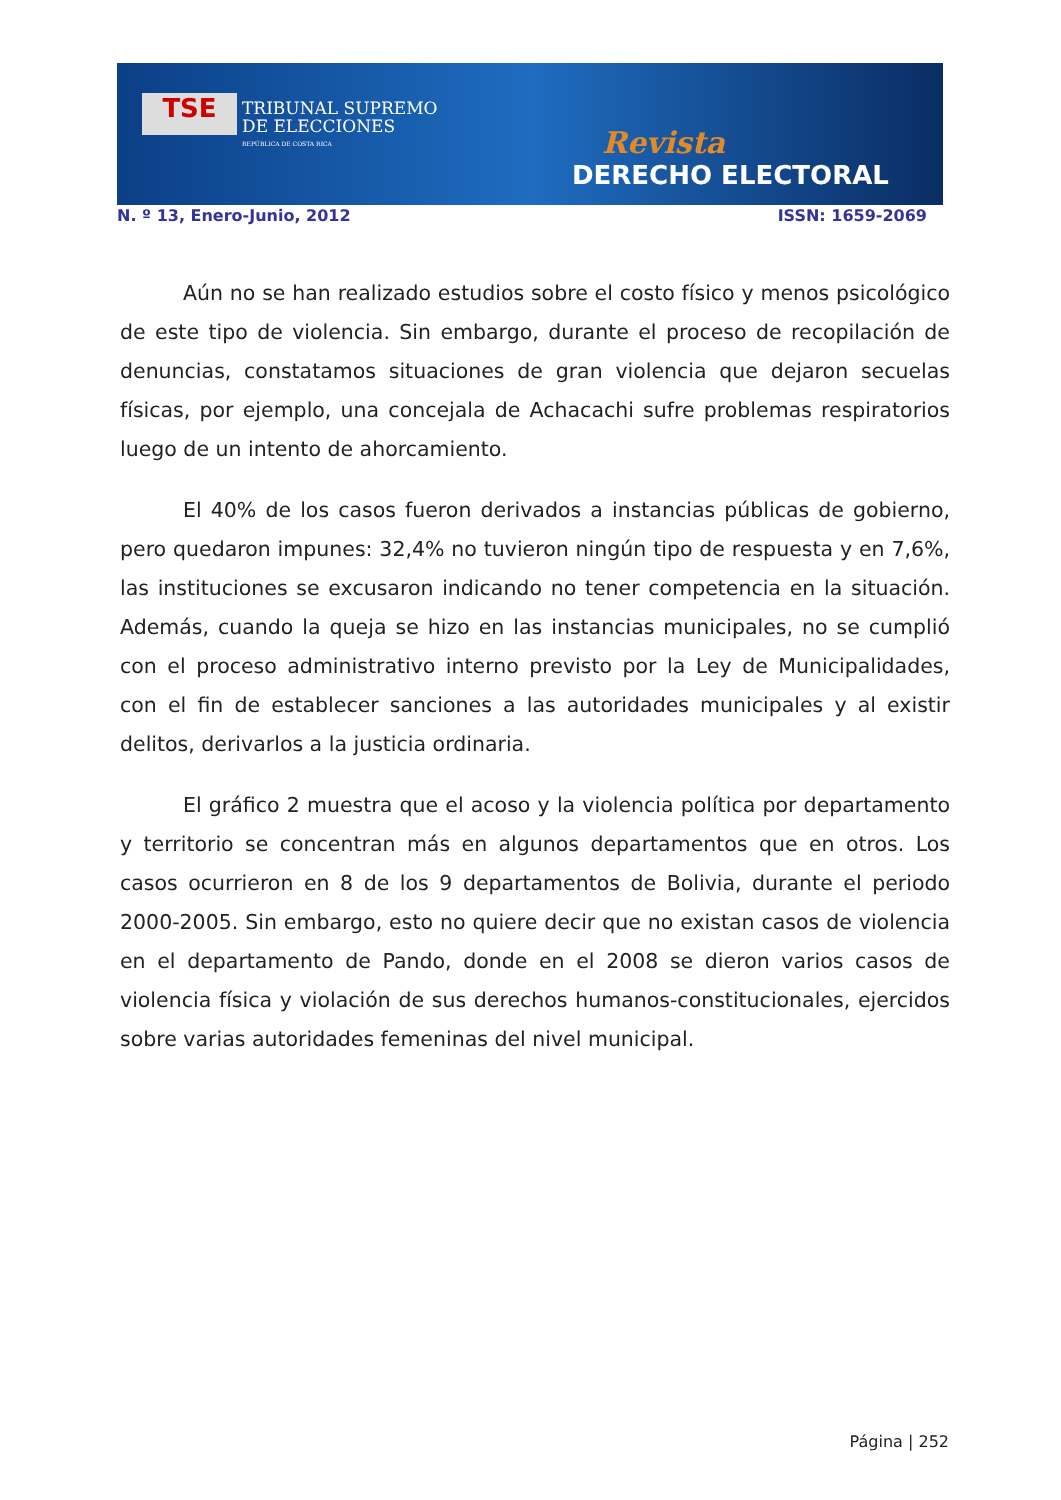TSE
TRIBUNAL SUPREMO
DE ELECCIONES
REPÚBLICA DE COSTA RICA
Revista
DERECHO ELECTORAL
N. º 13, Enero-Junio, 2012 ISSN: 1659-2069
Aún no se han realizado estudios sobre el costo físico y menos psicológico de este tipo de violencia. Sin embargo, durante el proceso de recopilación de denuncias, constatamos situaciones de gran violencia que dejaron secuelas físicas, por ejemplo, una concejala de Achacachi sufre problemas respiratorios luego de un intento de ahorcamiento.
El 40% de los casos fueron derivados a instancias públicas de gobierno, pero quedaron impunes: 32,4% no tuvieron ningún tipo de respuesta y en 7,6%, las instituciones se excusaron indicando no tener competencia en la situación. Además, cuando la queja se hizo en las instancias municipales, no se cumplió con el proceso administrativo interno previsto por la Ley de Municipalidades, con el fin de establecer sanciones a las autoridades municipales y al existir delitos, derivarlos a la justicia ordinaria.
El gráfico 2 muestra que el acoso y la violencia política por departamento y territorio se concentran más en algunos departamentos que en otros. Los casos ocurrieron en 8 de los 9 departamentos de Bolivia, durante el periodo 2000-2005. Sin embargo, esto no quiere decir que no existan casos de violencia en el departamento de Pando, donde en el 2008 se dieron varios casos de violencia física y violación de sus derechos humanos-constitucionales, ejercidos sobre varias autoridades femeninas del nivel municipal.
Página | 252